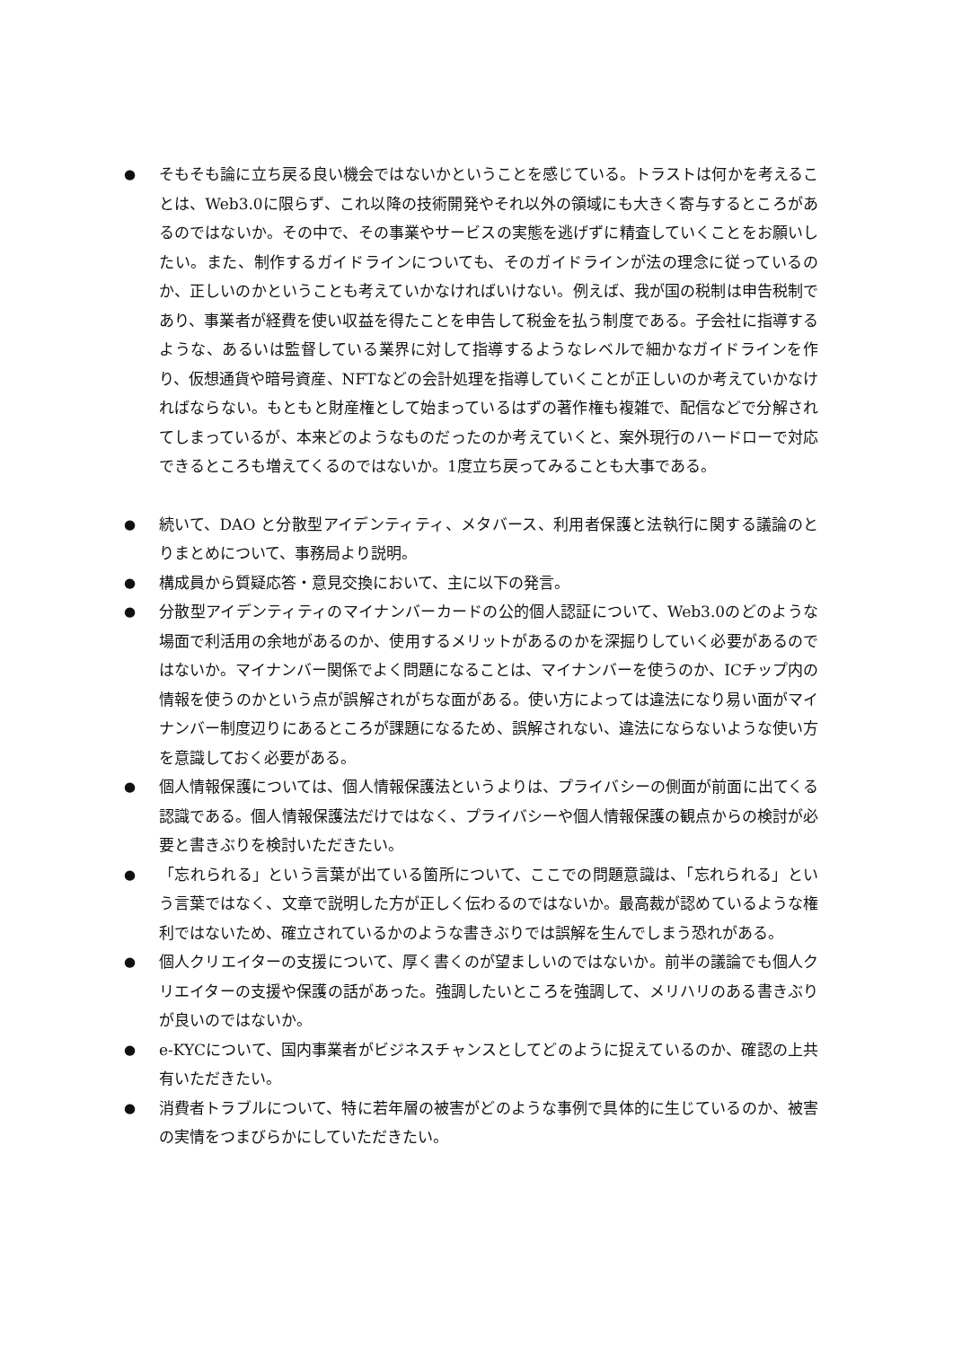● そもそも論に立ち戻る良い機会ではないかということを感じている。トラストは何かを考えることは、Web3.0に限らず、これ以降の技術開発やそれ以外の領域にも大きく寄与するところがあるのではないか。その中で、その事業やサービスの実態を逃げずに精査していくことをお願いしたい。また、制作するガイドラインについても、そのガイドラインが法の理念に従っているのか、正しいのかということも考えていかなければいけない。例えば、我が国の税制は申告税制であり、事業者が経費を使い収益を得たことを申告して税金を払う制度である。子会社に指導するような、あるいは監督している業界に対して指導するようなレベルで細かなガイドラインを作り、仮想通貨や暗号資産、NFTなどの会計処理を指導していくことが正しいのか考えていかなければならない。もともと財産権として始まっているはずの著作権も複雑で、配信などで分解されてしまっているが、本来どのようなものだったのか考えていくと、案外現行のハードローで対応できるところも増えてくるのではないか。1度立ち戻ってみることも大事である。
● 続いて、DAO と分散型アイデンティティ、メタバース、利用者保護と法執行に関する議論のとりまとめについて、事務局より説明。
● 構成員から質疑応答・意見交換において、主に以下の発言。
● 分散型アイデンティティのマイナンバーカードの公的個人認証について、Web3.0のどのような場面で利活用の余地があるのか、使用するメリットがあるのかを深掘りしていく必要があるのではないか。マイナンバー関係でよく問題になることは、マイナンバーを使うのか、ICチップ内の情報を使うのかという点が誤解されがちな面がある。使い方によっては違法になり易い面がマイナンバー制度辺りにあるところが課題になるため、誤解されない、違法にならないような使い方を意識しておく必要がある。
● 個人情報保護については、個人情報保護法というよりは、プライバシーの側面が前面に出てくる認識である。個人情報保護法だけではなく、プライバシーや個人情報保護の観点からの検討が必要と書きぶりを検討いただきたい。
● 「忘れられる」という言葉が出ている箇所について、ここでの問題意識は、「忘れられる」という言葉ではなく、文章で説明した方が正しく伝わるのではないか。最高裁が認めているような権利ではないため、確立されているかのような書きぶりでは誤解を生んでしまう恐れがある。
● 個人クリエイターの支援について、厚く書くのが望ましいのではないか。前半の議論でも個人クリエイターの支援や保護の話があった。強調したいところを強調して、メリハリのある書きぶりが良いのではないか。
● e-KYCについて、国内事業者がビジネスチャンスとしてどのように捉えているのか、確認の上共有いただきたい。
● 消費者トラブルについて、特に若年層の被害がどのような事例で具体的に生じているのか、被害の実情をつまびらかにしていただきたい。